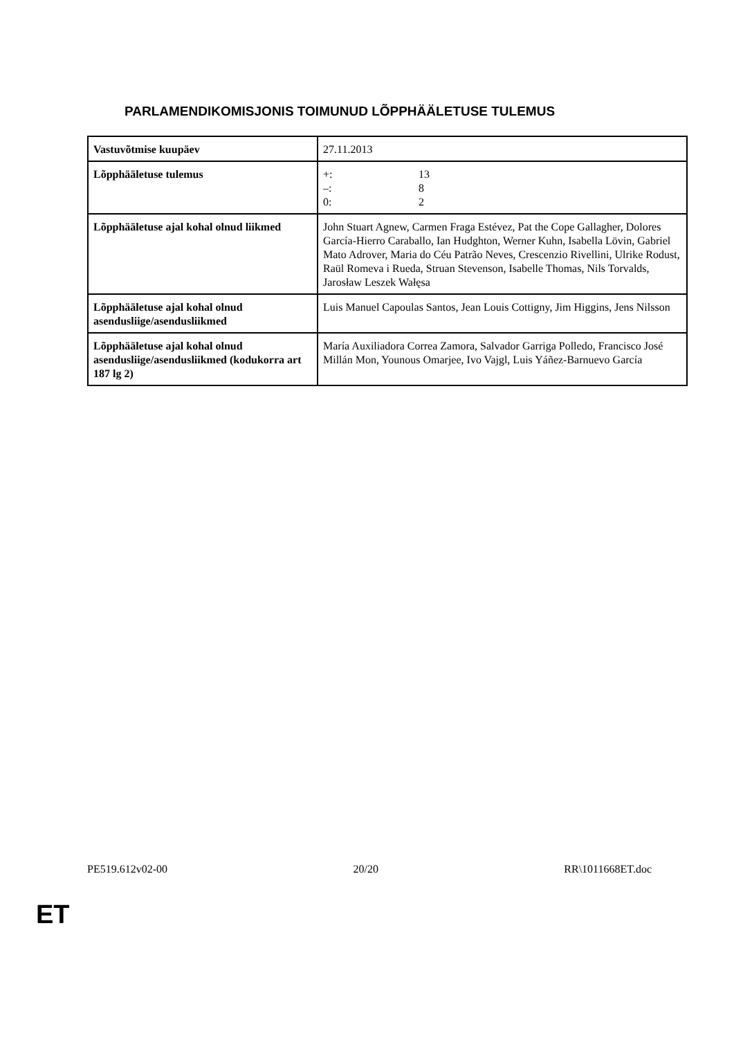PARLAMENDIKOMISJONIS TOIMUNUD LÕPPHÄÄLETUSE TULEMUS
| Vastuvõtmise kuupäev | 27.11.2013 |
| Lõpphääletuse tulemus | +: 13 –: 8 0: 2 |
| Lõpphääletuse ajal kohal olnud liikmed | John Stuart Agnew, Carmen Fraga Estévez, Pat the Cope Gallagher, Dolores García-Hierro Caraballo, Ian Hudghton, Werner Kuhn, Isabella Lövin, Gabriel Mato Adrover, Maria do Céu Patrão Neves, Crescenzio Rivellini, Ulrike Rodust, Raül Romeva i Rueda, Struan Stevenson, Isabelle Thomas, Nils Torvalds, Jarosław Leszek Wałęsa |
| Lõpphääletuse ajal kohal olnud asendusliige/asendusliikmed | Luis Manuel Capoulas Santos, Jean Louis Cottigny, Jim Higgins, Jens Nilsson |
| Lõpphääletuse ajal kohal olnud asendusliige/asendusliikmed (kodukorra art 187 lg 2) | María Auxiliadora Correa Zamora, Salvador Garriga Polledo, Francisco José Millán Mon, Younous Omarjee, Ivo Vajgl, Luis Yáñez-Barnuevo García |
PE519.612v02-00 20/20 RR\1011668ET.doc
ET